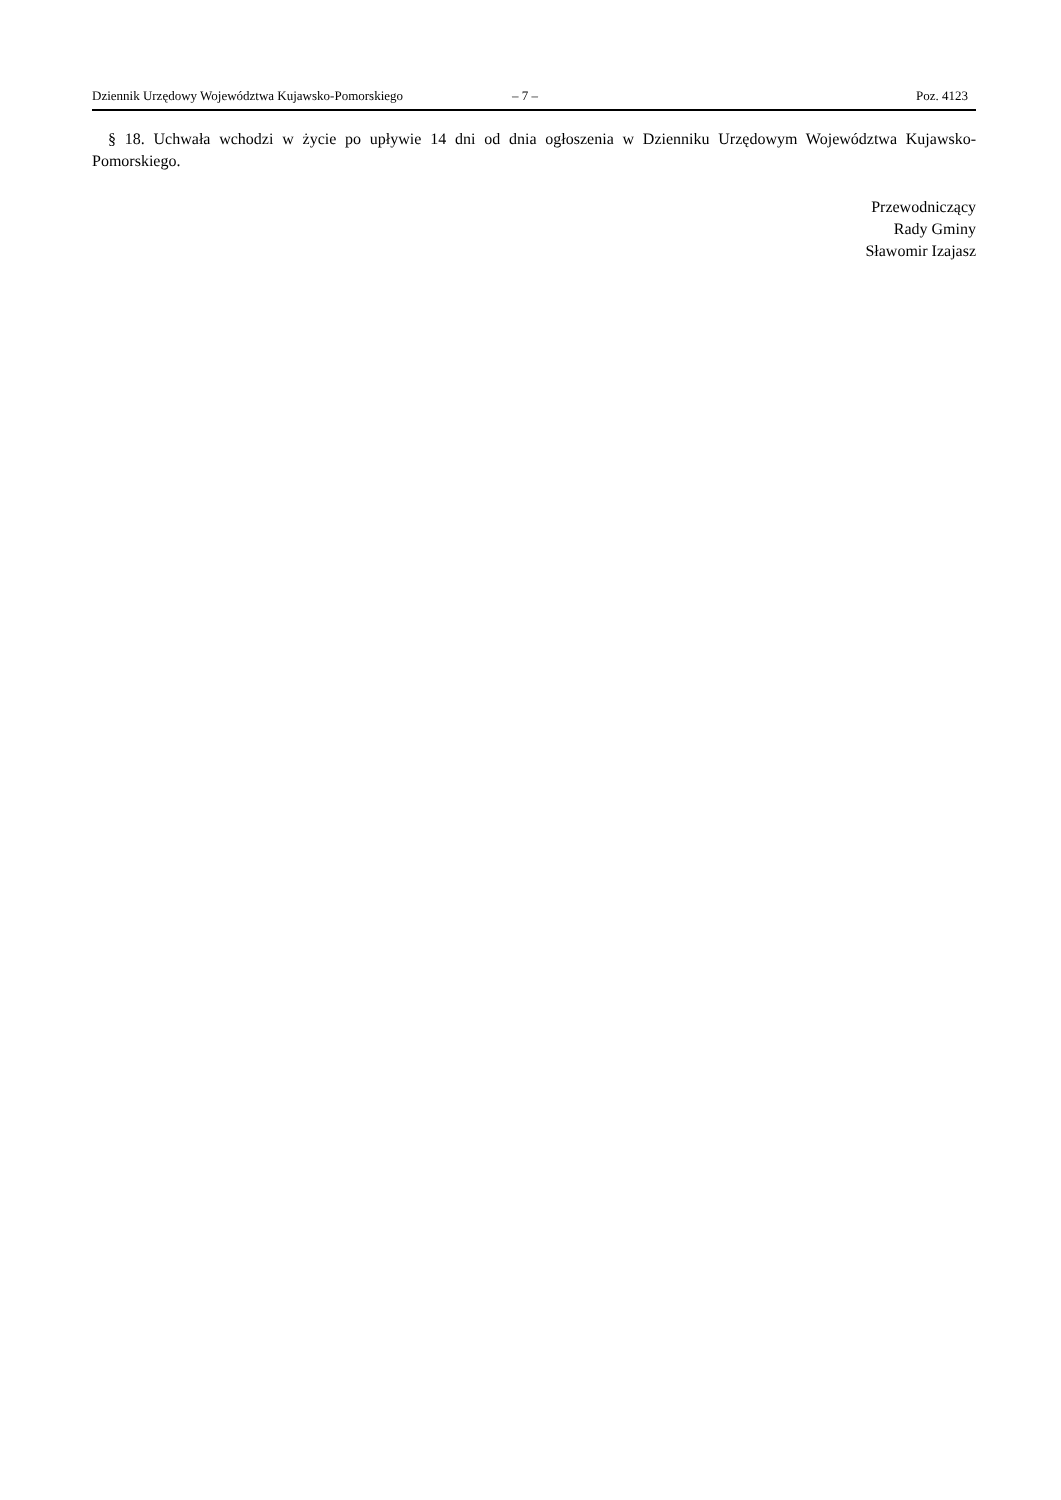Dziennik Urzędowy Województwa Kujawsko-Pomorskiego – 7 – Poz. 4123
§ 18. Uchwała wchodzi w życie po upływie 14 dni od dnia ogłoszenia w Dzienniku Urzędowym Województwa Kujawsko-Pomorskiego.
Przewodniczący
Rady Gminy
Sławomir Izajasz